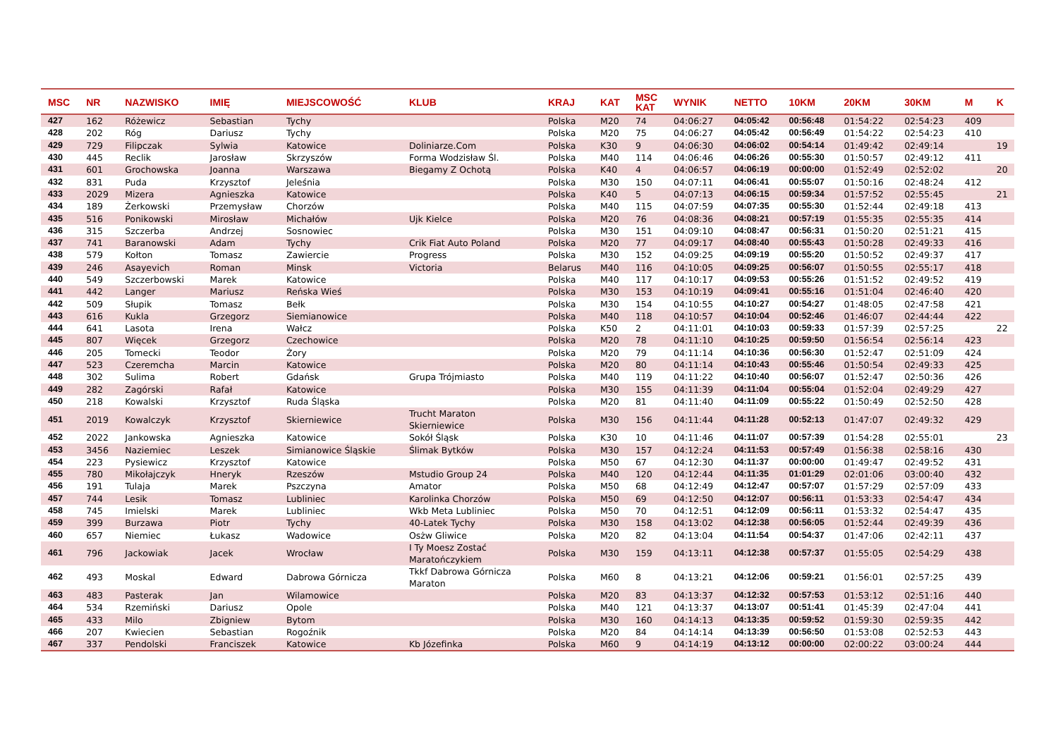| MSC | NR | NAZWISKO | IMIĘ | MIEJSCOWOŚĆ | KLUB | KRAJ | KAT | MSC KAT | WYNIK | NETTO | 10KM | 20KM | 30KM | M | K |
| --- | --- | --- | --- | --- | --- | --- | --- | --- | --- | --- | --- | --- | --- | --- | --- |
| 427 | 162 | Różewicz | Sebastian | Tychy | | Polska | M20 | 74 | 04:06:27 | 04:05:42 | 00:56:48 | 01:54:22 | 02:54:23 | 409 | |
| 428 | 202 | Róg | Dariusz | Tychy | | Polska | M20 | 75 | 04:06:27 | 04:05:42 | 00:56:49 | 01:54:22 | 02:54:23 | 410 | |
| 429 | 729 | Filipczak | Sylwia | Katowice | Doliniarze.Com | Polska | K30 | 9 | 04:06:30 | 04:06:02 | 00:54:14 | 01:49:42 | 02:49:14 | | 19 |
| 430 | 445 | Reclik | Jarosław | Skrzyszów | Forma Wodzisław Śl. | Polska | M40 | 114 | 04:06:46 | 04:06:26 | 00:55:30 | 01:50:57 | 02:49:12 | 411 | |
| 431 | 601 | Grochowska | Joanna | Warszawa | Biegamy Z Ochotą | Polska | K40 | 4 | 04:06:57 | 04:06:19 | 00:00:00 | 01:52:49 | 02:52:02 | | 20 |
| 432 | 831 | Puda | Krzysztof | Jeleśnia | | Polska | M30 | 150 | 04:07:11 | 04:06:41 | 00:55:07 | 01:50:16 | 02:48:24 | 412 | |
| 433 | 2029 | Mizera | Agnieszka | Katowice | | Polska | K40 | 5 | 04:07:13 | 04:06:15 | 00:59:34 | 01:57:52 | 02:55:45 | | 21 |
| 434 | 189 | Żerkowski | Przemysław | Chorzów | | Polska | M40 | 115 | 04:07:59 | 04:07:35 | 00:55:30 | 01:52:44 | 02:49:18 | 413 | |
| 435 | 516 | Ponikowski | Mirosław | Michałów | Ujk Kielce | Polska | M20 | 76 | 04:08:36 | 04:08:21 | 00:57:19 | 01:55:35 | 02:55:35 | 414 | |
| 436 | 315 | Szczerba | Andrzej | Sosnowiec | | Polska | M30 | 151 | 04:09:10 | 04:08:47 | 00:56:31 | 01:50:20 | 02:51:21 | 415 | |
| 437 | 741 | Baranowski | Adam | Tychy | Crik Fiat Auto Poland | Polska | M20 | 77 | 04:09:17 | 04:08:40 | 00:55:43 | 01:50:28 | 02:49:33 | 416 | |
| 438 | 579 | Kołton | Tomasz | Zawiercie | Progress | Polska | M30 | 152 | 04:09:25 | 04:09:19 | 00:55:20 | 01:50:52 | 02:49:37 | 417 | |
| 439 | 246 | Asayevich | Roman | Minsk | Victoria | Belarus | M40 | 116 | 04:10:05 | 04:09:25 | 00:56:07 | 01:50:55 | 02:55:17 | 418 | |
| 440 | 549 | Szczerbowski | Marek | Katowice | | Polska | M40 | 117 | 04:10:17 | 04:09:53 | 00:55:26 | 01:51:52 | 02:49:52 | 419 | |
| 441 | 442 | Langer | Mariusz | Reńska Wieś | | Polska | M30 | 153 | 04:10:19 | 04:09:41 | 00:55:16 | 01:51:04 | 02:46:40 | 420 | |
| 442 | 509 | Słupik | Tomasz | Bełk | | Polska | M30 | 154 | 04:10:55 | 04:10:27 | 00:54:27 | 01:48:05 | 02:47:58 | 421 | |
| 443 | 616 | Kukla | Grzegorz | Siemianowice | | Polska | M40 | 118 | 04:10:57 | 04:10:04 | 00:52:46 | 01:46:07 | 02:44:44 | 422 | |
| 444 | 641 | Lasota | Irena | Wałcz | | Polska | K50 | 2 | 04:11:01 | 04:10:03 | 00:59:33 | 01:57:39 | 02:57:25 | | 22 |
| 445 | 807 | Więcek | Grzegorz | Czechowice | | Polska | M20 | 78 | 04:11:10 | 04:10:25 | 00:59:50 | 01:56:54 | 02:56:14 | 423 | |
| 446 | 205 | Tomecki | Teodor | Żory | | Polska | M20 | 79 | 04:11:14 | 04:10:36 | 00:56:30 | 01:52:47 | 02:51:09 | 424 | |
| 447 | 523 | Czeremcha | Marcin | Katowice | | Polska | M20 | 80 | 04:11:14 | 04:10:43 | 00:55:46 | 01:50:54 | 02:49:33 | 425 | |
| 448 | 302 | Sulima | Robert | Gdańsk | Grupa Trójmiasto | Polska | M40 | 119 | 04:11:22 | 04:10:40 | 00:56:07 | 01:52:47 | 02:50:36 | 426 | |
| 449 | 282 | Zagórski | Rafał | Katowice | | Polska | M30 | 155 | 04:11:39 | 04:11:04 | 00:55:04 | 01:52:04 | 02:49:29 | 427 | |
| 450 | 218 | Kowalski | Krzysztof | Ruda Śląska | | Polska | M20 | 81 | 04:11:40 | 04:11:09 | 00:55:22 | 01:50:49 | 02:52:50 | 428 | |
| 451 | 2019 | Kowalczyk | Krzysztof | Skierniewice | Trucht Maraton Skierniewice | Polska | M30 | 156 | 04:11:44 | 04:11:28 | 00:52:13 | 01:47:07 | 02:49:32 | 429 | |
| 452 | 2022 | Jankowska | Agnieszka | Katowice | Sokół Śląsk | Polska | K30 | 10 | 04:11:46 | 04:11:07 | 00:57:39 | 01:54:28 | 02:55:01 | | 23 |
| 453 | 3456 | Naziemiec | Leszek | Simianowice Śląskie | Ślimak Bytków | Polska | M30 | 157 | 04:12:24 | 04:11:53 | 00:57:49 | 01:56:38 | 02:58:16 | 430 | |
| 454 | 223 | Pysiewicz | Krzysztof | Katowice | | Polska | M50 | 67 | 04:12:30 | 04:11:37 | 00:00:00 | 01:49:47 | 02:49:52 | 431 | |
| 455 | 780 | Mikołajczyk | Hneryk | Rzeszów | Mstudio Group 24 | Polska | M40 | 120 | 04:12:44 | 04:11:35 | 01:01:29 | 02:01:06 | 03:00:40 | 432 | |
| 456 | 191 | Tulaja | Marek | Pszczyna | Amator | Polska | M50 | 68 | 04:12:49 | 04:12:47 | 00:57:07 | 01:57:29 | 02:57:09 | 433 | |
| 457 | 744 | Lesik | Tomasz | Lubliniec | Karolinka Chorzów | Polska | M50 | 69 | 04:12:50 | 04:12:07 | 00:56:11 | 01:53:33 | 02:54:47 | 434 | |
| 458 | 745 | Imielski | Marek | Lubliniec | Wkb Meta Lubliniec | Polska | M50 | 70 | 04:12:51 | 04:12:09 | 00:56:11 | 01:53:32 | 02:54:47 | 435 | |
| 459 | 399 | Burzawa | Piotr | Tychy | 40-Latek Tychy | Polska | M30 | 158 | 04:13:02 | 04:12:38 | 00:56:05 | 01:52:44 | 02:49:39 | 436 | |
| 460 | 657 | Niemiec | Łukasz | Wadowice | Osżw Gliwice | Polska | M20 | 82 | 04:13:04 | 04:11:54 | 00:54:37 | 01:47:06 | 02:42:11 | 437 | |
| 461 | 796 | Jackowiak | Jacek | Wrocław | I Ty Moesz Zostać Maratończykiem | Polska | M30 | 159 | 04:13:11 | 04:12:38 | 00:57:37 | 01:55:05 | 02:54:29 | 438 | |
| 462 | 493 | Moskal | Edward | Dabrowa Górnicza | Tkkf Dabrowa Górnicza Maraton | Polska | M60 | 8 | 04:13:21 | 04:12:06 | 00:59:21 | 01:56:01 | 02:57:25 | 439 | |
| 463 | 483 | Pasterak | Jan | Wilamowice | | Polska | M20 | 83 | 04:13:37 | 04:12:32 | 00:57:53 | 01:53:12 | 02:51:16 | 440 | |
| 464 | 534 | Rzemiński | Dariusz | Opole | | Polska | M40 | 121 | 04:13:37 | 04:13:07 | 00:51:41 | 01:45:39 | 02:47:04 | 441 | |
| 465 | 433 | Milo | Zbigniew | Bytom | | Polska | M30 | 160 | 04:14:13 | 04:13:35 | 00:59:52 | 01:59:30 | 02:59:35 | 442 | |
| 466 | 207 | Kwiecien | Sebastian | Rogoźnik | | Polska | M20 | 84 | 04:14:14 | 04:13:39 | 00:56:50 | 01:53:08 | 02:52:53 | 443 | |
| 467 | 337 | Pendolski | Franciszek | Katowice | Kb Józefinka | Polska | M60 | 9 | 04:14:19 | 04:13:12 | 00:00:00 | 02:00:22 | 03:00:24 | 444 | |